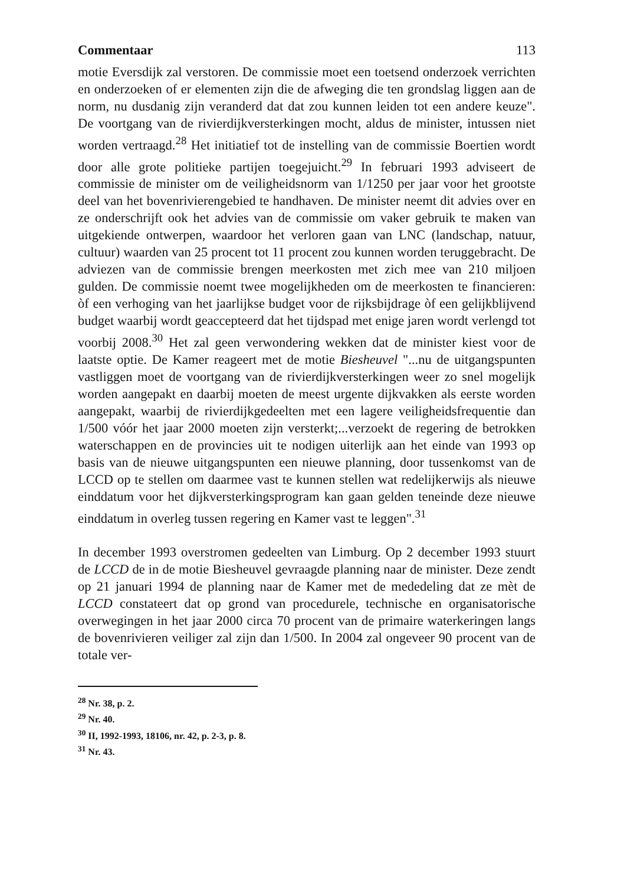Commentaar 113
motie Eversdijk zal verstoren. De commissie moet een toetsend onderzoek verrichten en onderzoeken of er elementen zijn die de afweging die ten grondslag liggen aan de norm, nu dusdanig zijn veranderd dat dat zou kunnen leiden tot een andere keuze". De voortgang van de rivier­dijkversterkingen mocht, aldus de minister, intussen niet worden vertraagd.<sup>28</sup> Het initiatief tot de instelling van de commissie Boertien wordt door alle grote politieke partijen toegejuicht.<sup>29</sup> In februari 1993 adviseert de commissie de minister om de veiligheidsnorm van 1/1250 per jaar voor het grootste deel van het bovenrivierengebied te handhaven. De minister neemt dit advies over en ze onderschrijft ook het advies van de commissie om vaker gebruik te maken van uitgekiende ontwerpen, waardoor het verloren gaan van LNC (landschap, natuur, cultuur) waarden van 25 procent tot 11 procent zou kunnen worden teruggebracht. De adviezen van de commissie brengen meerkosten met zich mee van 210 miljoen gulden. De commissie noemt twee mogelijkheden om de meerkosten te financieren: òf een verhoging van het jaarlijkse budget voor de rijksbijdrage òf een gelijkblijvend budget waarbij wordt geaccepteerd dat het tijdspad met enige jaren wordt verlengd tot voorbij 2008.<sup>30</sup> Het zal geen verwondering wekken dat de minister kiest voor de laatste optie. De Kamer reageert met de motie Biesheuvel "...nu de uitgangspunten vastliggen moet de voortgang van de rivierdijkversterkingen weer zo snel mogelijk worden aangepakt en daarbij moeten de meest urgente dijkvakken als eerste worden aangepakt, waarbij de rivierdijkgedeelten met een lagere veiligheidsfrequentie dan 1/500 vóór het jaar 2000 moeten zijn versterkt;...verzoekt de regering de betrokken waterschappen en de provin­cies uit te nodigen uiterlijk aan het einde van 1993 op basis van de nieuwe uitgangspunten een nieuwe planning, door tussenkomst van de LCCD op te stellen om daarmee vast te kunnen stellen wat redelijkerwijs als nieuwe einddatum voor het dijkversterkingsprogram kan gaan gelden teneinde deze nieuwe einddatum in overleg tussen regering en Kamer vast te leggen".<sup>31</sup>
In december 1993 overstromen gedeelten van Limburg. Op 2 december 1993 stuurt de LCCD de in de motie Biesheuvel gevraagde planning naar de minister. Deze zendt op 21 januari 1994 de planning naar de Kamer met de mededeling dat ze mèt de LCCD constateert dat op grond van procedurele, technische en organisatorische overwegingen in het jaar 2000 circa 70 procent van de primaire waterkeringen langs de bovenrivieren veiliger zal zijn dan 1/500. In 2004 zal ongeveer 90 procent van de totale ver-
<sup>28</sup> Nr. 38, p. 2.
<sup>29</sup> Nr. 40.
<sup>30</sup> II, 1992-1993, 18106, nr. 42, p. 2-3, p. 8.
<sup>31</sup> Nr. 43.